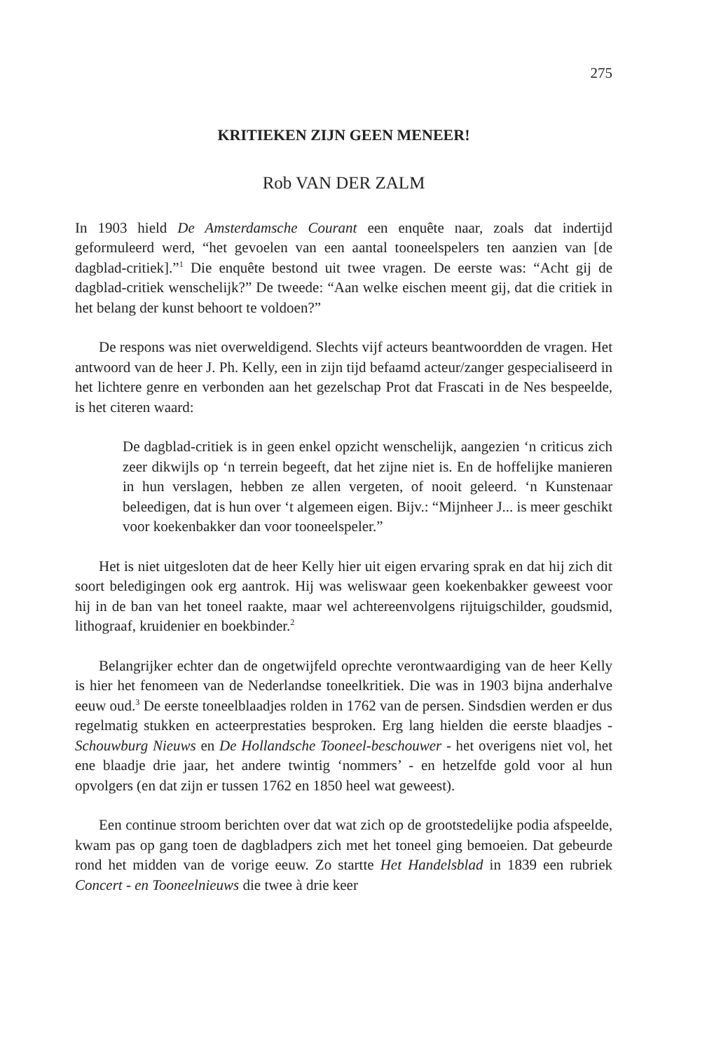275
KRITIEKEN ZIJN GEEN MENEER!
Rob VAN DER ZALM
In 1903 hield De Amsterdamsche Courant een enquête naar, zoals dat indertijd geformuleerd werd, “het gevoelen van een aantal tooneelspelers ten aanzien van [de dagblad-critiek].”<sup>1</sup> Die enquête bestond uit twee vragen. De eerste was: “Acht gij de dagblad-critiek wenschelijk?” De tweede: “Aan welke eischen meent gij, dat die critiek in het belang der kunst behoort te voldoen?”
De respons was niet overweldigend. Slechts vijf acteurs beantwoordden de vragen. Het antwoord van de heer J. Ph. Kelly, een in zijn tijd befaamd acteur/zanger gespecialiseerd in het lichtere genre en verbonden aan het gezelschap Prot dat Frascati in de Nes bespeelde, is het citeren waard:
De dagblad-critiek is in geen enkel opzicht wenschelijk, aangezien ‘n criticus zich zeer dikwijls op ‘n terrein begeeft, dat het zijne niet is. En de hoffelijke manieren in hun verslagen, hebben ze allen vergeten, of nooit geleerd. ‘n Kunstenaar beleedigen, dat is hun over ‘t algemeen eigen. Bijv.: “Mijnheer J... is meer geschikt voor koekenbakker dan voor tooneelspeler.”
Het is niet uitgesloten dat de heer Kelly hier uit eigen ervaring sprak en dat hij zich dit soort beledigingen ook erg aantrok. Hij was weliswaar geen koekenbakker geweest voor hij in de ban van het toneel raakte, maar wel achtereenvolgens rijtuigschilder, goudsmid, lithograaf, kruidenier en boekbinder.<sup>2</sup>
Belangrijker echter dan de ongetwijfeld oprechte verontwaardiging van de heer Kelly is hier het fenomeen van de Nederlandse toneelkritiek. Die was in 1903 bijna anderhalve eeuw oud.<sup>3</sup> De eerste toneelblaadjes rolden in 1762 van de persen. Sindsdien werden er dus regelmatig stukken en acteerprestaties besproken. Erg lang hielden die eerste blaadjes - Schouwburg Nieuws en De Hollandsche Tooneel-beschouwer - het overigens niet vol, het ene blaadje drie jaar, het andere twintig ‘nommers’ - en hetzelfde gold voor al hun opvolgers (en dat zijn er tussen 1762 en 1850 heel wat geweest).
Een continue stroom berichten over dat wat zich op de grootstedelijke podia afspeelde, kwam pas op gang toen de dagbladpers zich met het toneel ging bemoeien. Dat gebeurde rond het midden van de vorige eeuw. Zo startte Het Handelsblad in 1839 een rubriek Concert - en Tooneelnieuws die twee à drie keer